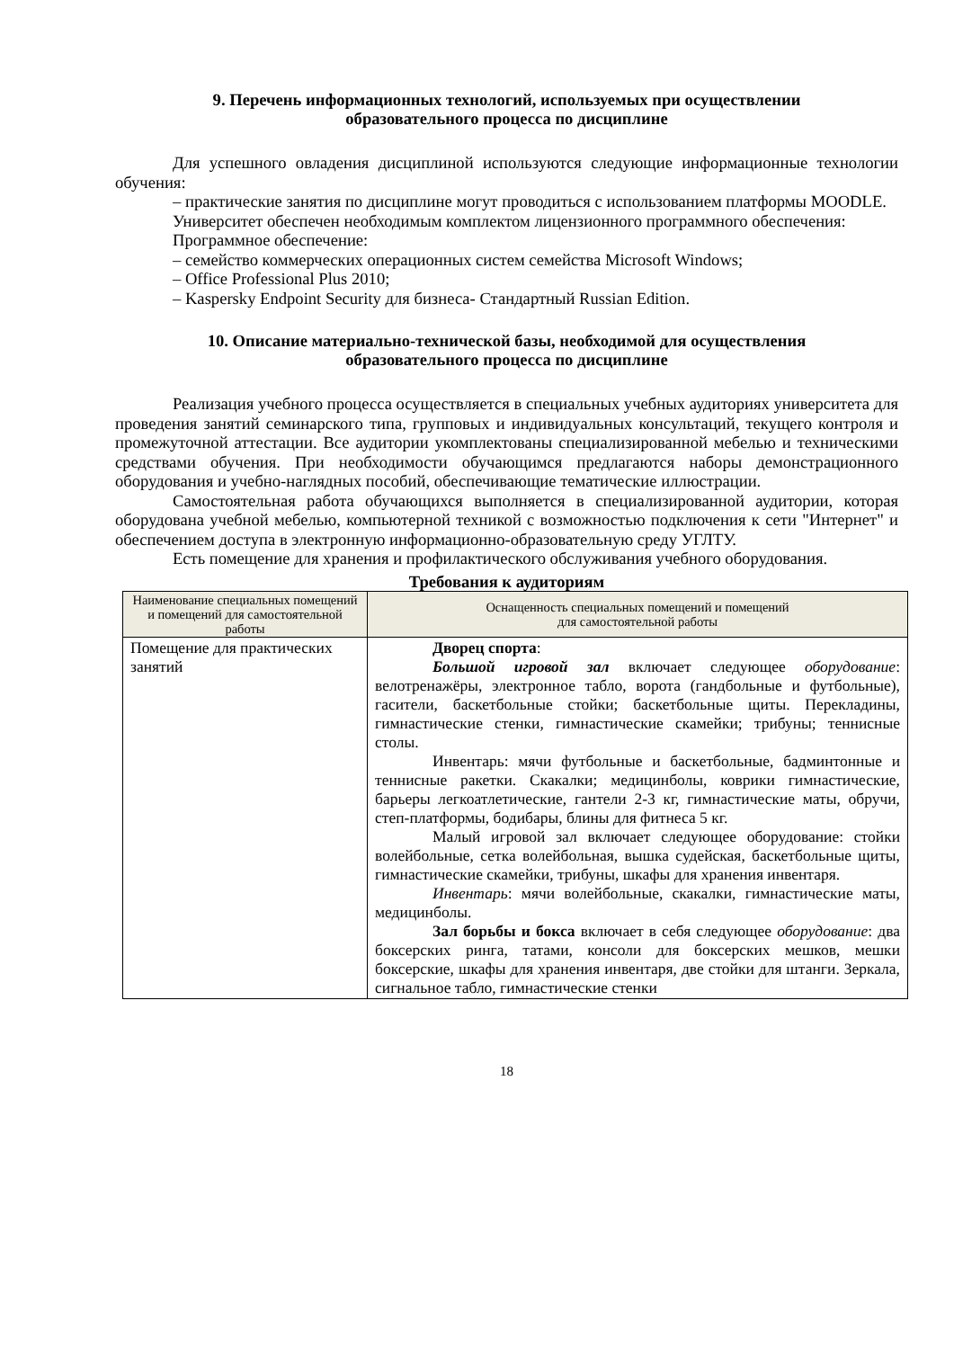9. Перечень информационных технологий, используемых при осуществлении
образовательного процесса по дисциплине
Для успешного овладения дисциплиной используются следующие информационные технологии обучения:
– практические занятия по дисциплине могут проводиться с использованием платформы MOODLE.
Университет обеспечен необходимым комплектом лицензионного программного обеспечения:
Программное обеспечение:
– семейство коммерческих операционных систем семейства Microsoft Windows;
– Office Professional Plus 2010;
– Kaspersky Endpoint Security для бизнеса- Стандартный Russian Edition.
10. Описание материально-технической базы, необходимой для осуществления
образовательного процесса по дисциплине
Реализация учебного процесса осуществляется в специальных учебных аудиториях университета для проведения занятий семинарского типа, групповых и индивидуальных консультаций, текущего контроля и промежуточной аттестации. Все аудитории укомплектованы специализированной мебелью и техническими средствами обучения. При необходимости обучающимся предлагаются наборы демонстрационного оборудования и учебно-наглядных пособий, обеспечивающие тематические иллюстрации.
Самостоятельная работа обучающихся выполняется в специализированной аудитории, которая оборудована учебной мебелью, компьютерной техникой с возможностью подключения к сети "Интернет" и обеспечением доступа в электронную информационно-образовательную среду УГЛТУ.
Есть помещение для хранения и профилактического обслуживания учебного оборудования.
Требования к аудиториям
| Наименование специальных помещений и помещений для самостоятельной работы | Оснащенность специальных помещений и помещений для самостоятельной работы |
| --- | --- |
| Помещение для практических занятий | Дворец спорта : Большой игровой зал включает следующее оборудование : велотренажёры, электронное табло, ворота (гандбольные и футбольные), гасители, баскетбольные стойки; баскетбольные щиты. Перекладины, гимнастические стенки, гимнастические скамейки; трибуны; теннисные столы. Инвентарь: мячи футбольные и баскетбольные, бадминтонные и теннисные ракетки. Скакалки; медицинболы, коврики гимнастические, барьеры легкоатлетические, гантели 2-3 кг, гимнастические маты, обручи, степ-платформы, бодибары, блины для фитнеса 5 кг. Малый игровой зал включает следующее оборудование: стойки волейбольные, сетка волейбольная, вышка судейская, баскетбольные щиты, гимнастические скамейки, трибуны, шкафы для хранения инвентаря. Инвентарь : мячи волейбольные, скакалки, гимнастические маты, медицинболы. Зал борьбы и бокса включает в себя следующее оборудование : два боксерских ринга, татами, консоли для боксерских мешков, мешки боксерские, шкафы для хранения инвентаря, две стойки для штанги. Зеркала, сигнальное табло, гимнастические стенки |
18